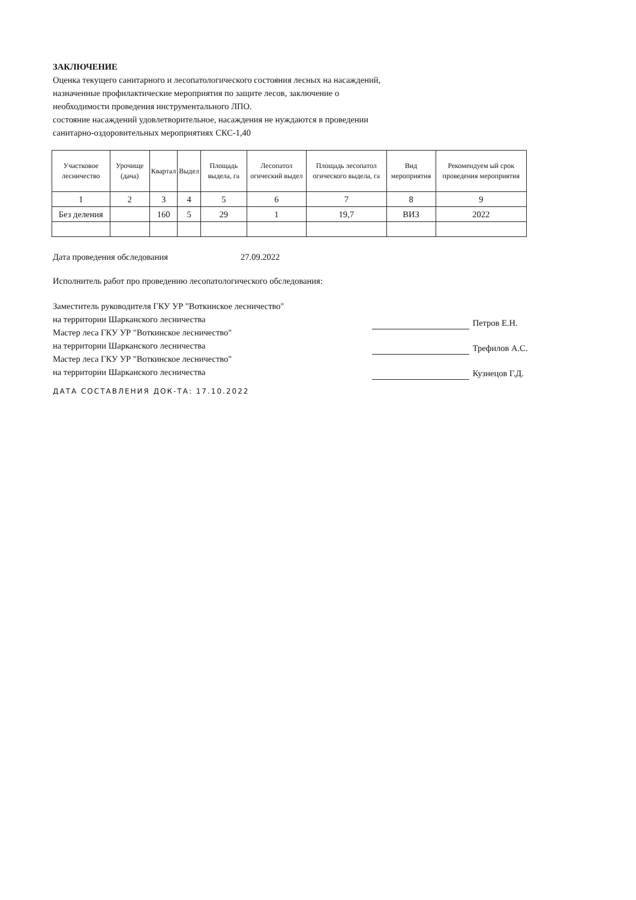ЗАКЛЮЧЕНИЕ
Оценка текущего санитарного и лесопатологического состояния лесных на насаждений,
назначенные профилактические мероприятия по защите лесов, заключение о
необходимости проведения инструментального ЛПО.
состояние насаждений удовлетворительное, насаждения не нуждаются в проведении
санитарно-оздоровительных мероприятиях СКС-1,40
| Участковое лесничество | Урочище (дача) | Квартал | Выдел | Площадь выдела, га | Лесопатол огический выдел | Площадь лесопатол огического выдела, га | Вид мероприятия | Рекомендуем ый срок проведения мероприятия |
| --- | --- | --- | --- | --- | --- | --- | --- | --- |
| 1 | 2 | 3 | 4 | 5 | 6 | 7 | 8 | 9 |
| Без деления | | 160 | 5 | 29 | 1 | 19,7 | ВИЗ | 2022 |
Дата проведения обследования 27.09.2022
Исполнитель работ про проведению лесопатологического обследования:
Заместитель руководителя ГКУ УР "Воткинское лесничество"
на территории Шарканского лесничества
Мастер леса ГКУ УР "Воткинское лесничество"
на территории Шарканского лесничества
Мастер леса ГКУ УР "Воткинское лесничество"
на территории Шарканского лесничества
Петров Е.Н.
Трефилов А.С.
Кузнецов Г.Д.
ДАТА СОСТАВЛЕНИЯ ДОК-ТА: 17.10.2022